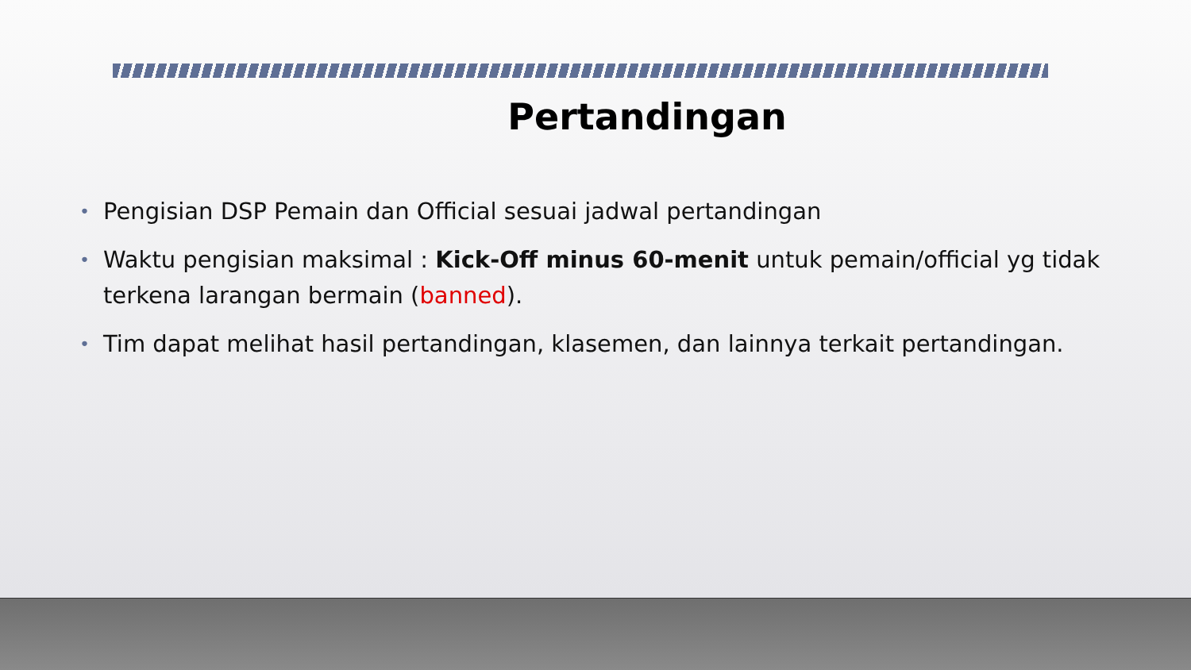Pertandingan
• Pengisian DSP Pemain dan Official sesuai jadwal pertandingan
• Waktu pengisian maksimal : Kick-Off minus 60-menit untuk pemain/official yg tidak terkena larangan bermain (banned).
• Tim dapat melihat hasil pertandingan, klasemen, dan lainnya terkait pertandingan.